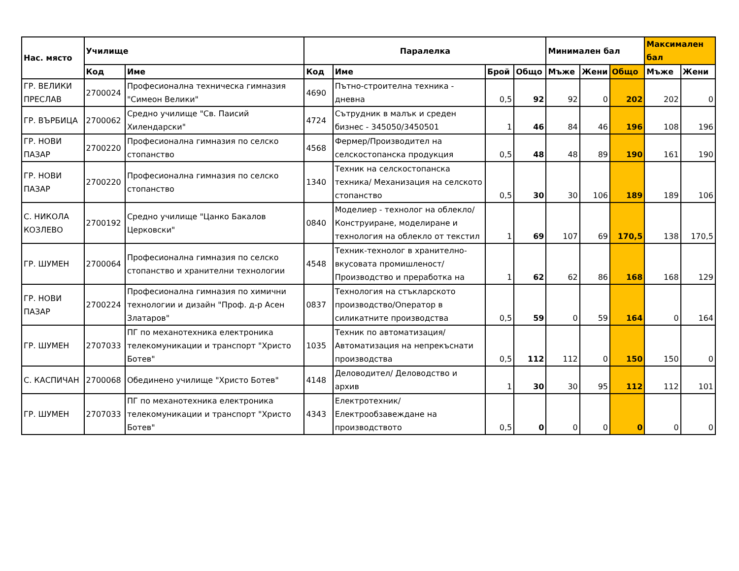| Нас. място | Училище | | Паралелка | | | | Минимален бал | | | Максимален бал | |
| --- | --- | --- | --- | --- | --- | --- | --- | --- | --- | --- | --- |
| | Код | Име | Код | Име | Брой | Общо | Мъже | Жени | Общо | Мъже | Жени |
| ГР. ВЕЛИКИ ПРЕСЛАВ | 2700024 | Професионална техническа гимназия "Симеон Велики" | 4690 | Пътно-строителна техника - дневна | 0,5 | 92 | 92 | 0 | 202 | 202 | 0 |
| ГР. ВЪРБИЦА | 2700062 | Средно училище "Св. Паисий Хилендарски" | 4724 | Сътрудник в малък и среден бизнес - 345050/3450501 | 1 | 46 | 84 | 46 | 196 | 108 | 196 |
| ГР. НОВИ ПАЗАР | 2700220 | Професионална гимназия по селско стопанство | 4568 | Фермер/Производител на селскостопанска продукция | 0,5 | 48 | 48 | 89 | 190 | 161 | 190 |
| ГР. НОВИ ПАЗАР | 2700220 | Професионална гимназия по селско стопанство | 1340 | Техник на селскостопанска техника/ Механизация на селското стопанство | 0,5 | 30 | 30 | 106 | 189 | 189 | 106 |
| С. НИКОЛА КОЗЛЕВО | 2700192 | Средно училище "Цанко Бакалов Церковски" | 0840 | Моделиер - технолог на облекло/ Конструиране, моделиране и технология на облекло от текстил | 1 | 69 | 107 | 69 | 170,5 | 138 | 170,5 |
| ГР. ШУМЕН | 2700064 | Професионална гимназия по селско стопанство и хранителни технологии | 4548 | Техник-технолог в хранително-вкусовата промишленост/ Производство и преработка на | 1 | 62 | 62 | 86 | 168 | 168 | 129 |
| ГР. НОВИ ПАЗАР | 2700224 | Професионална гимназия по химични технологии и дизайн "Проф. д-р Асен Златаров" | 0837 | Технология на стъкларското производство/Оператор в силикатните производства | 0,5 | 59 | 0 | 59 | 164 | 0 | 164 |
| ГР. ШУМЕН | 2707033 | ПГ по механотехника електроника телекомуникации и транспорт "Христо Ботев" | 1035 | Техник по автоматизация/ Автоматизация на непрекъснати производства | 0,5 | 112 | 112 | 0 | 150 | 150 | 0 |
| С. КАСПИЧАН | 2700068 | Обединено училище "Христо Ботев" | 4148 | Деловодител/ Деловодство и архив | 1 | 30 | 30 | 95 | 112 | 112 | 101 |
| ГР. ШУМЕН | 2707033 | ПГ по механотехника електроника телекомуникации и транспорт "Христо Ботев" | 4343 | Електротехник/ Електрообзавеждане на производството | 0,5 | 0 | 0 | 0 | 0 | 0 | 0 |